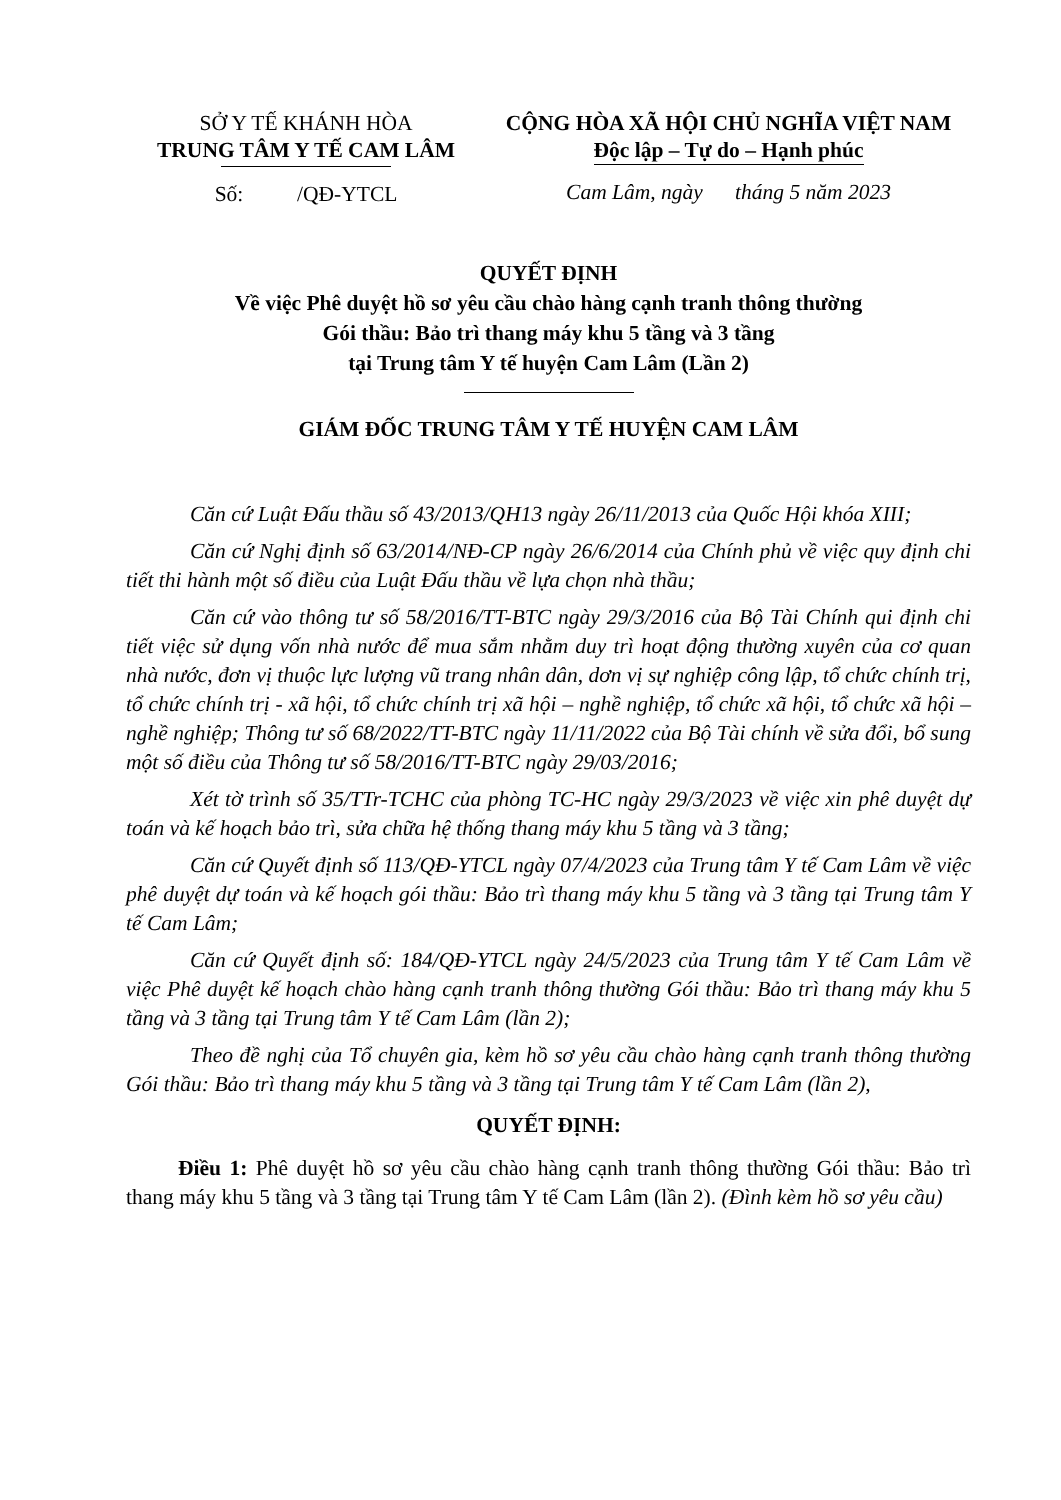SỞ Y TẾ KHÁNH HÒA
TRUNG TÂM Y TẾ CAM LÂM
Số: /QĐ-YTCL
CỘNG HÒA XÃ HỘI CHỦ NGHĨA VIỆT NAM
Độc lập – Tự do – Hạnh phúc
Cam Lâm, ngày tháng 5 năm 2023
QUYẾT ĐỊNH
Về việc Phê duyệt hồ sơ yêu cầu chào hàng cạnh tranh thông thường
Gói thầu: Bảo trì thang máy khu 5 tầng và 3 tầng
tại Trung tâm Y tế huyện Cam Lâm (Lần 2)
GIÁM ĐỐC TRUNG TÂM Y TẾ HUYỆN CAM LÂM
Căn cứ Luật Đấu thầu số 43/2013/QH13 ngày 26/11/2013 của Quốc Hội khóa XIII;
Căn cứ Nghị định số 63/2014/NĐ-CP ngày 26/6/2014 của Chính phủ về việc quy định chi tiết thi hành một số điều của Luật Đấu thầu về lựa chọn nhà thầu;
Căn cứ vào thông tư số 58/2016/TT-BTC ngày 29/3/2016 của Bộ Tài Chính qui định chi tiết việc sử dụng vốn nhà nước để mua sắm nhằm duy trì hoạt động thường xuyên của cơ quan nhà nước, đơn vị thuộc lực lượng vũ trang nhân dân, dơn vị sự nghiệp công lập, tổ chức chính trị, tổ chức chính trị - xã hội, tổ chức chính trị xã hội – nghề nghiệp, tổ chức xã hội, tổ chức xã hội – nghề nghiệp; Thông tư số 68/2022/TT-BTC ngày 11/11/2022 của Bộ Tài chính về sửa đổi, bổ sung một số điều của Thông tư số 58/2016/TT-BTC ngày 29/03/2016;
Xét tờ trình số 35/TTr-TCHC của phòng TC-HC ngày 29/3/2023 về việc xin phê duyệt dự toán và kế hoạch bảo trì, sửa chữa hệ thống thang máy khu 5 tầng và 3 tầng;
Căn cứ Quyết định số 113/QĐ-YTCL ngày 07/4/2023 của Trung tâm Y tế Cam Lâm về việc phê duyệt dự toán và kế hoạch gói thầu: Bảo trì thang máy khu 5 tầng và 3 tầng tại Trung tâm Y tế Cam Lâm;
Căn cứ Quyết định số: 184/QĐ-YTCL ngày 24/5/2023 của Trung tâm Y tế Cam Lâm về việc Phê duyệt kế hoạch chào hàng cạnh tranh thông thường Gói thầu: Bảo trì thang máy khu 5 tầng và 3 tầng tại Trung tâm Y tế Cam Lâm (lần 2);
Theo đề nghị của Tổ chuyên gia, kèm hồ sơ yêu cầu chào hàng cạnh tranh thông thường Gói thầu: Bảo trì thang máy khu 5 tầng và 3 tầng tại Trung tâm Y tế Cam Lâm (lần 2),
QUYẾT ĐỊNH:
Điều 1: Phê duyệt hồ sơ yêu cầu chào hàng cạnh tranh thông thường Gói thầu: Bảo trì thang máy khu 5 tầng và 3 tầng tại Trung tâm Y tế Cam Lâm (lần 2). (Đình kèm hồ sơ yêu cầu)